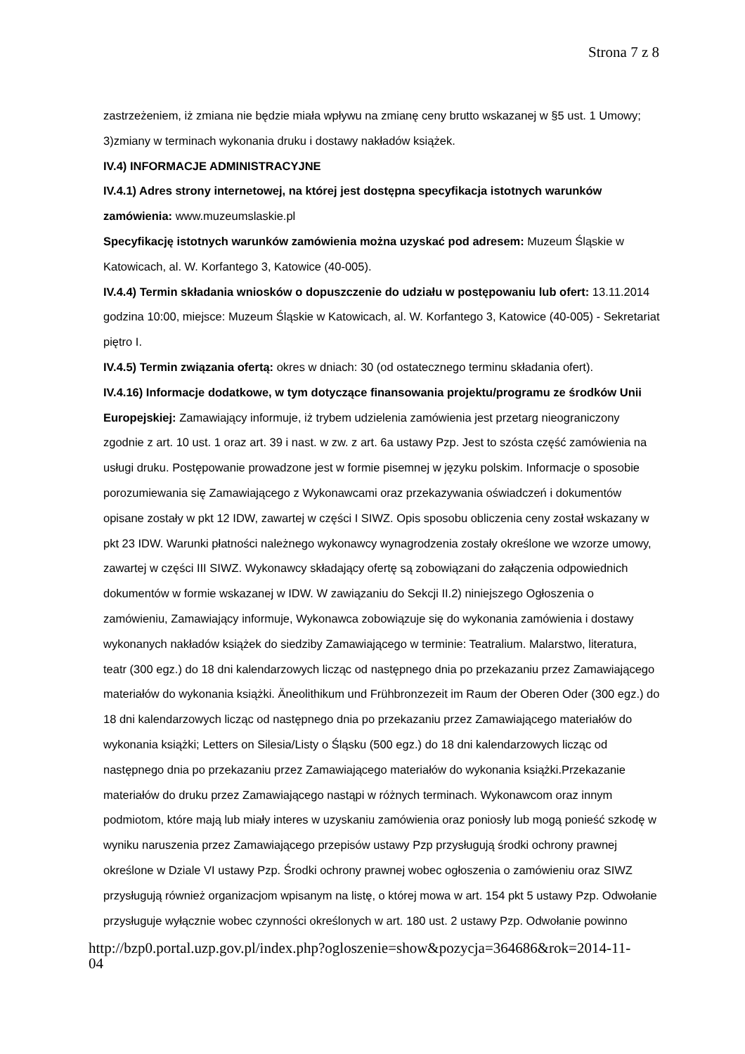Strona 7 z 8
zastrzeżeniem, iż zmiana nie będzie miała wpływu na zmianę ceny brutto wskazanej w §5 ust. 1 Umowy; 3)zmiany w terminach wykonania druku i dostawy nakładów książek.
IV.4) INFORMACJE ADMINISTRACYJNE
IV.4.1) Adres strony internetowej, na której jest dostępna specyfikacja istotnych warunków zamówienia: www.muzeumslaskie.pl
Specyfikację istotnych warunków zamówienia można uzyskać pod adresem: Muzeum Śląskie w Katowicach, al. W. Korfantego 3, Katowice (40-005).
IV.4.4) Termin składania wniosków o dopuszczenie do udziału w postępowaniu lub ofert: 13.11.2014 godzina 10:00, miejsce: Muzeum Śląskie w Katowicach, al. W. Korfantego 3, Katowice (40-005) - Sekretariat piętro I.
IV.4.5) Termin związania ofertą: okres w dniach: 30 (od ostatecznego terminu składania ofert).
IV.4.16) Informacje dodatkowe, w tym dotyczące finansowania projektu/programu ze środków Unii Europejskiej: Zamawiający informuje, iż trybem udzielenia zamówienia jest przetarg nieograniczony zgodnie z art. 10 ust. 1 oraz art. 39 i nast. w zw. z art. 6a ustawy Pzp. Jest to szósta część zamówienia na usługi druku. Postępowanie prowadzone jest w formie pisemnej w języku polskim. Informacje o sposobie porozumiewania się Zamawiającego z Wykonawcami oraz przekazywania oświadczeń i dokumentów opisane zostały w pkt 12 IDW, zawartej w części I SIWZ. Opis sposobu obliczenia ceny został wskazany w pkt 23 IDW. Warunki płatności należnego wykonawcy wynagrodzenia zostały określone we wzorze umowy, zawartej w części III SIWZ. Wykonawcy składający ofertę są zobowiązani do załączenia odpowiednich dokumentów w formie wskazanej w IDW. W zawiązaniu do Sekcji II.2) niniejszego Ogłoszenia o zamówieniu, Zamawiający informuje, Wykonawca zobowiązuje się do wykonania zamówienia i dostawy wykonanych nakładów książek do siedziby Zamawiającego w terminie: Teatralium. Malarstwo, literatura, teatr (300 egz.) do 18 dni kalendarzowych licząc od następnego dnia po przekazaniu przez Zamawiającego materiałów do wykonania książki. Äneolithikum und Frühbronzezeit im Raum der Oberen Oder (300 egz.) do 18 dni kalendarzowych licząc od następnego dnia po przekazaniu przez Zamawiającego materiałów do wykonania książki; Letters on Silesia/Listy o Śląsku (500 egz.) do 18 dni kalendarzowych licząc od następnego dnia po przekazaniu przez Zamawiającego materiałów do wykonania książki.Przekazanie materiałów do druku przez Zamawiającego nastąpi w różnych terminach. Wykonawcom oraz innym podmiotom, które mają lub miały interes w uzyskaniu zamówienia oraz poniosły lub mogą ponieść szkodę w wyniku naruszenia przez Zamawiającego przepisów ustawy Pzp przysługują środki ochrony prawnej określone w Dziale VI ustawy Pzp. Środki ochrony prawnej wobec ogłoszenia o zamówieniu oraz SIWZ przysługują również organizacjom wpisanym na listę, o której mowa w art. 154 pkt 5 ustawy Pzp. Odwołanie przysługuje wyłącznie wobec czynności określonych w art. 180 ust. 2 ustawy Pzp. Odwołanie powinno
http://bzp0.portal.uzp.gov.pl/index.php?ogloszenie=show&pozycja=364686&rok=2014-11-
04